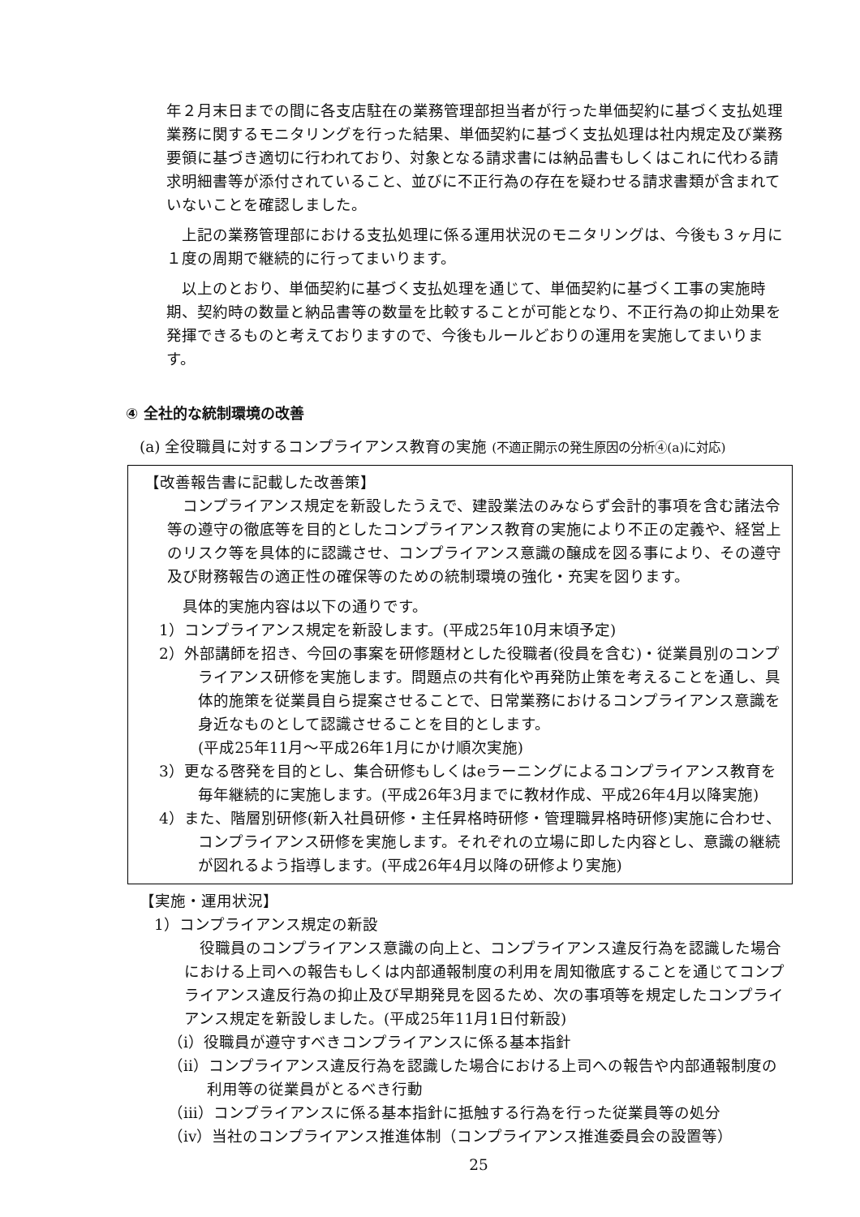年２月末日までの間に各支店駐在の業務管理部担当者が行った単価契約に基づく支払処理業務に関するモニタリングを行った結果、単価契約に基づく支払処理は社内規定及び業務要領に基づき適切に行われており、対象となる請求書には納品書もしくはこれに代わる請求明細書等が添付されていること、並びに不正行為の存在を疑わせる請求書類が含まれていないことを確認しました。
上記の業務管理部における支払処理に係る運用状況のモニタリングは、今後も３ヶ月に１度の周期で継続的に行ってまいります。
以上のとおり、単価契約に基づく支払処理を通じて、単価契約に基づく工事の実施時期、契約時の数量と納品書等の数量を比較することが可能となり、不正行為の抑止効果を発揮できるものと考えておりますので、今後もルールどおりの運用を実施してまいります。
④ 全社的な統制環境の改善
(a) 全役職員に対するコンプライアンス教育の実施 (不適正開示の発生原因の分析④(a)に対応)
【改善報告書に記載した改善策】
コンプライアンス規定を新設したうえで、建設業法のみならず会計的事項を含む諸法令等の遵守の徹底等を目的としたコンプライアンス教育の実施により不正の定義や、経営上のリスク等を具体的に認識させ、コンプライアンス意識の醸成を図る事により、その遵守及び財務報告の適正性の確保等のための統制環境の強化・充実を図ります。
具体的実施内容は以下の通りです。
1）コンプライアンス規定を新設します。(平成25年10月末頃予定)
2）外部講師を招き、今回の事案を研修題材とした役職者(役員を含む)・従業員別のコンプライアンス研修を実施します。問題点の共有化や再発防止策を考えることを通し、具体的施策を従業員自ら提案させることで、日常業務におけるコンプライアンス意識を身近なものとして認識させることを目的とします。
(平成25年11月～平成26年1月にかけ順次実施)
3）更なる啓発を目的とし、集合研修もしくはeラーニングによるコンプライアンス教育を毎年継続的に実施します。(平成26年3月までに教材作成、平成26年4月以降実施)
4）また、階層別研修(新入社員研修・主任昇格時研修・管理職昇格時研修)実施に合わせ、コンプライアンス研修を実施します。それぞれの立場に即した内容とし、意識の継続が図れるよう指導します。(平成26年4月以降の研修より実施)
【実施・運用状況】
1）コンプライアンス規定の新設
役職員のコンプライアンス意識の向上と、コンプライアンス違反行為を認識した場合における上司への報告もしくは内部通報制度の利用を周知徹底することを通じてコンプライアンス違反行為の抑止及び早期発見を図るため、次の事項等を規定したコンプライアンス規定を新設しました。(平成25年11月1日付新設)
（i）役職員が遵守すべきコンプライアンスに係る基本指針
（ii）コンプライアンス違反行為を認識した場合における上司への報告や内部通報制度の利用等の従業員がとるべき行動
（iii）コンプライアンスに係る基本指針に抵触する行為を行った従業員等の処分
（iv）当社のコンプライアンス推進体制（コンプライアンス推進委員会の設置等）
25